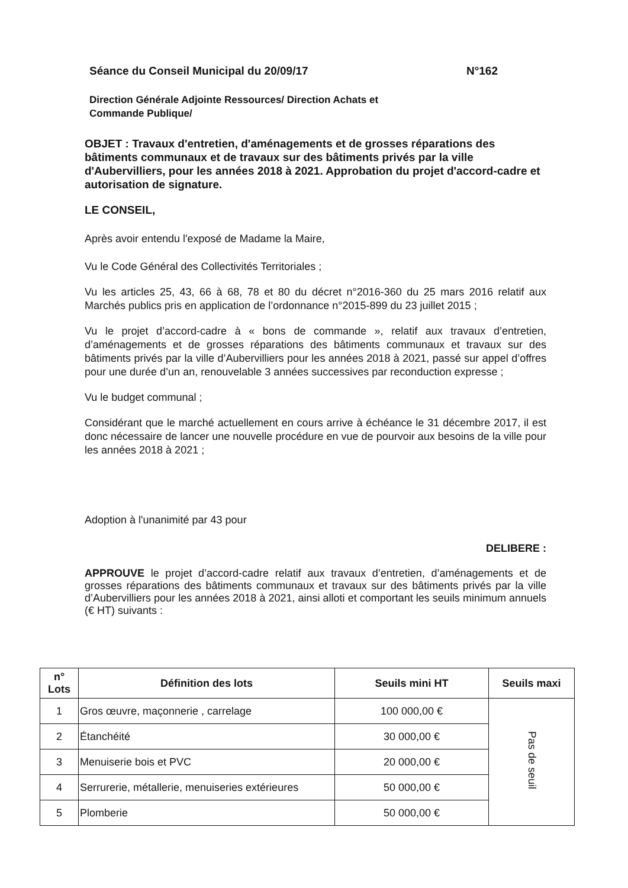Séance du Conseil Municipal du 20/09/17 N°162
Direction Générale Adjointe Ressources/ Direction Achats et
Commande Publique/
OBJET : Travaux d'entretien, d'aménagements et de grosses réparations des bâtiments communaux et de travaux sur des bâtiments privés par la ville d'Aubervilliers, pour les années 2018 à 2021. Approbation du projet d'accord-cadre et autorisation de signature.
LE CONSEIL,
Après avoir entendu l'exposé de Madame la Maire,
Vu le Code Général des Collectivités Territoriales ;
Vu les articles 25, 43, 66 à 68, 78 et 80 du décret n°2016-360 du 25 mars 2016 relatif aux Marchés publics pris en application de l’ordonnance n°2015-899 du 23 juillet 2015 ;
Vu le projet d’accord-cadre à « bons de commande », relatif aux travaux d’entretien, d’aménagements et de grosses réparations des bâtiments communaux et travaux sur des bâtiments privés par la ville d’Aubervilliers pour les années 2018 à 2021, passé sur appel d’offres pour une durée d’un an, renouvelable 3 années successives par reconduction expresse ;
Vu le budget communal ;
Considérant que le marché actuellement en cours arrive à échéance le 31 décembre 2017, il est donc nécessaire de lancer une nouvelle procédure en vue de pourvoir aux besoins de la ville pour les années 2018 à 2021 ;
Adoption à l'unanimité par 43 pour
DELIBERE :
APPROUVE le projet d’accord-cadre relatif aux travaux d’entretien, d’aménagements et de grosses réparations des bâtiments communaux et travaux sur des bâtiments privés par la ville d’Aubervilliers pour les années 2018 à 2021, ainsi alloti et comportant les seuils minimum annuels (€ HT) suivants :
| n° Lots | Définition des lots | Seuils mini HT | Seuils maxi |
| --- | --- | --- | --- |
| 1 | Gros œuvre, maçonnerie , carrelage | 100 000,00 € | Pas de seuil |
| 2 | Étanchéité | 30 000,00 € | |
| 3 | Menuiserie bois et PVC | 20 000,00 € | |
| 4 | Serrurerie, métallerie, menuiseries extérieures | 50 000,00 € | |
| 5 | Plomberie | 50 000,00 € | |